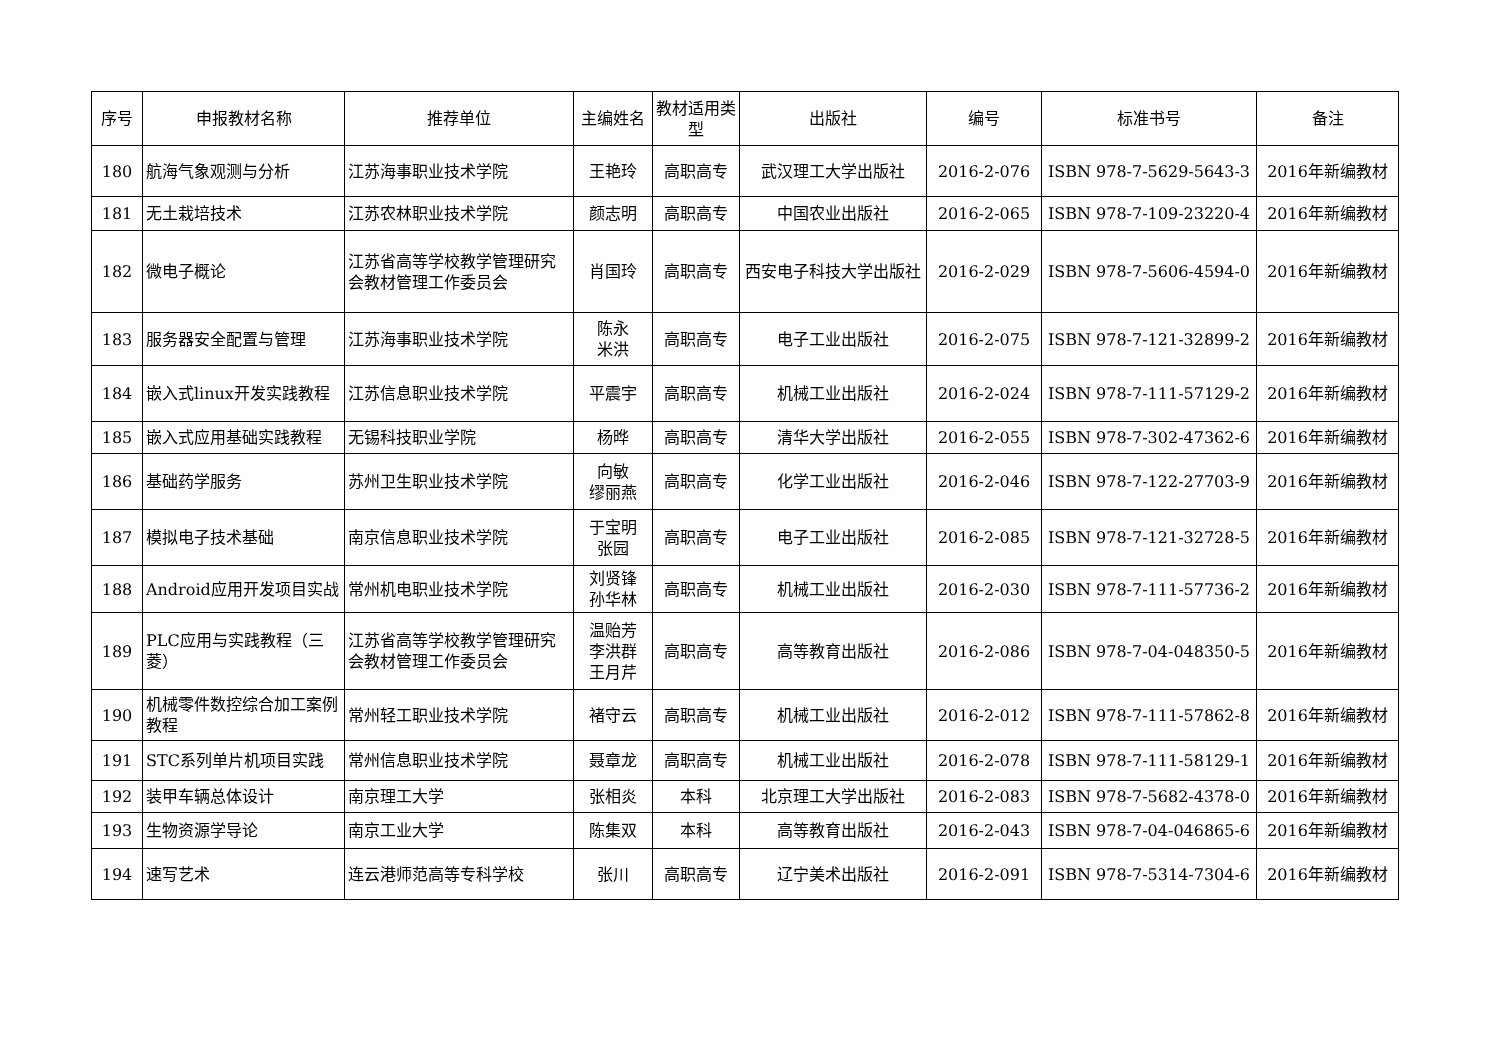| 序号 | 申报教材名称 | 推荐单位 | 主编姓名 | 教材适用类型 | 出版社 | 编号 | 标准书号 | 备注 |
| --- | --- | --- | --- | --- | --- | --- | --- | --- |
| 180 | 航海气象观测与分析 | 江苏海事职业技术学院 | 王艳玲 | 高职高专 | 武汉理工大学出版社 | 2016-2-076 | ISBN 978-7-5629-5643-3 | 2016年新编教材 |
| 181 | 无土栽培技术 | 江苏农林职业技术学院 | 颜志明 | 高职高专 | 中国农业出版社 | 2016-2-065 | ISBN 978-7-109-23220-4 | 2016年新编教材 |
| 182 | 微电子概论 | 江苏省高等学校教学管理研究会教材管理工作委员会 | 肖国玲 | 高职高专 | 西安电子科技大学出版社 | 2016-2-029 | ISBN 978-7-5606-4594-0 | 2016年新编教材 |
| 183 | 服务器安全配置与管理 | 江苏海事职业技术学院 | 陈永 米洪 | 高职高专 | 电子工业出版社 | 2016-2-075 | ISBN 978-7-121-32899-2 | 2016年新编教材 |
| 184 | 嵌入式linux开发实践教程 | 江苏信息职业技术学院 | 平震宇 | 高职高专 | 机械工业出版社 | 2016-2-024 | ISBN 978-7-111-57129-2 | 2016年新编教材 |
| 185 | 嵌入式应用基础实践教程 | 无锡科技职业学院 | 杨晔 | 高职高专 | 清华大学出版社 | 2016-2-055 | ISBN 978-7-302-47362-6 | 2016年新编教材 |
| 186 | 基础药学服务 | 苏州卫生职业技术学院 | 向敏 缪丽燕 | 高职高专 | 化学工业出版社 | 2016-2-046 | ISBN 978-7-122-27703-9 | 2016年新编教材 |
| 187 | 模拟电子技术基础 | 南京信息职业技术学院 | 于宝明 张园 | 高职高专 | 电子工业出版社 | 2016-2-085 | ISBN 978-7-121-32728-5 | 2016年新编教材 |
| 188 | Android应用开发项目实战 | 常州机电职业技术学院 | 刘贤锋 孙华林 | 高职高专 | 机械工业出版社 | 2016-2-030 | ISBN 978-7-111-57736-2 | 2016年新编教材 |
| 189 | PLC应用与实践教程（三菱） | 江苏省高等学校教学管理研究会教材管理工作委员会 | 温贻芳 李洪群 王月芹 | 高职高专 | 高等教育出版社 | 2016-2-086 | ISBN 978-7-04-048350-5 | 2016年新编教材 |
| 190 | 机械零件数控综合加工案例教程 | 常州轻工职业技术学院 | 褚守云 | 高职高专 | 机械工业出版社 | 2016-2-012 | ISBN 978-7-111-57862-8 | 2016年新编教材 |
| 191 | STC系列单片机项目实践 | 常州信息职业技术学院 | 聂章龙 | 高职高专 | 机械工业出版社 | 2016-2-078 | ISBN 978-7-111-58129-1 | 2016年新编教材 |
| 192 | 装甲车辆总体设计 | 南京理工大学 | 张相炎 | 本科 | 北京理工大学出版社 | 2016-2-083 | ISBN 978-7-5682-4378-0 | 2016年新编教材 |
| 193 | 生物资源学导论 | 南京工业大学 | 陈集双 | 本科 | 高等教育出版社 | 2016-2-043 | ISBN 978-7-04-046865-6 | 2016年新编教材 |
| 194 | 速写艺术 | 连云港师范高等专科学校 | 张川 | 高职高专 | 辽宁美术出版社 | 2016-2-091 | ISBN 978-7-5314-7304-6 | 2016年新编教材 |